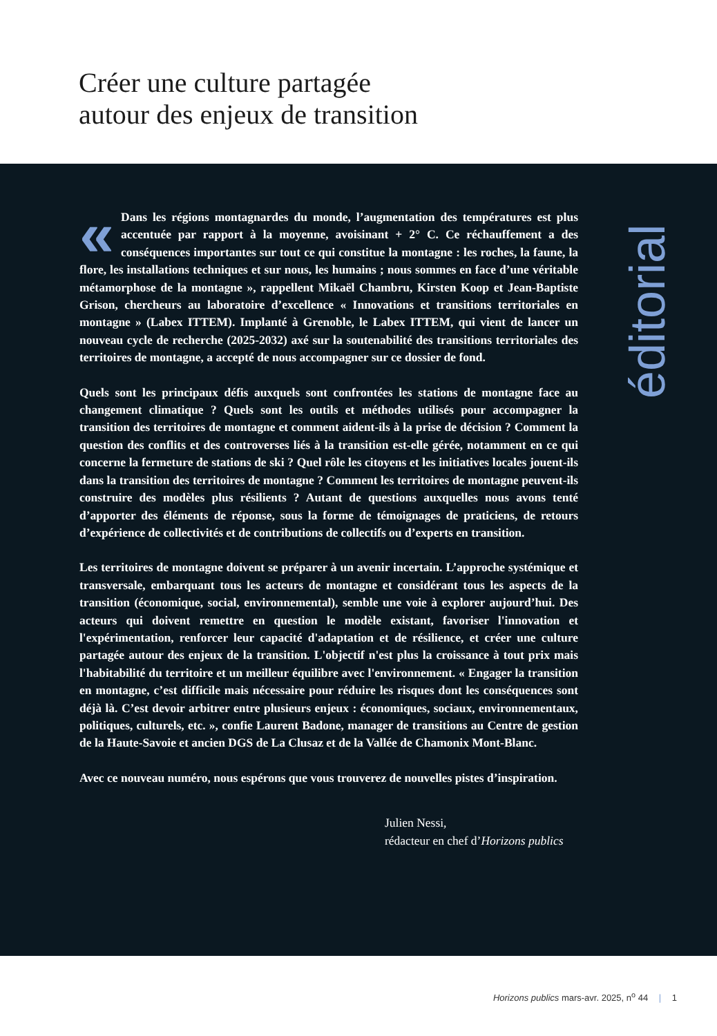Créer une culture partagée
autour des enjeux de transition
« Dans les régions montagnardes du monde, l’augmentation des températures est plus accentuée par rapport à la moyenne, avoisinant + 2° C. Ce réchauffement a des conséquences importantes sur tout ce qui constitue la montagne : les roches, la faune, la flore, les installations techniques et sur nous, les humains ; nous sommes en face d’une véritable métamorphose de la montagne », rappellent Mikaël Chambru, Kirsten Koop et Jean-Baptiste Grison, chercheurs au laboratoire d’excellence « Innovations et transitions territoriales en montagne » (Labex ITTEM). Implanté à Grenoble, le Labex ITTEM, qui vient de lancer un nouveau cycle de recherche (2025-2032) axé sur la soutenabilité des transitions territoriales des territoires de montagne, a accepté de nous accompagner sur ce dossier de fond.
Quels sont les principaux défis auxquels sont confrontées les stations de montagne face au changement climatique ? Quels sont les outils et méthodes utilisés pour accompagner la transition des territoires de montagne et comment aident-ils à la prise de décision ? Comment la question des conflits et des controverses liés à la transition est-elle gérée, notamment en ce qui concerne la fermeture de stations de ski ? Quel rôle les citoyens et les initiatives locales jouent-ils dans la transition des territoires de montagne ? Comment les territoires de montagne peuvent-ils construire des modèles plus résilients ? Autant de questions auxquelles nous avons tenté d’apporter des éléments de réponse, sous la forme de témoignages de praticiens, de retours d’expérience de collectivités et de contributions de collectifs ou d’experts en transition.
Les territoires de montagne doivent se préparer à un avenir incertain. L’approche systémique et transversale, embarquant tous les acteurs de montagne et considérant tous les aspects de la transition (économique, social, environnemental), semble une voie à explorer aujourd’hui. Des acteurs qui doivent remettre en question le modèle existant, favoriser l'innovation et l'expérimentation, renforcer leur capacité d'adaptation et de résilience, et créer une culture partagée autour des enjeux de la transition. L'objectif n'est plus la croissance à tout prix mais l'habitabilité du territoire et un meilleur équilibre avec l'environnement. « Engager la transition en montagne, c’est difficile mais nécessaire pour réduire les risques dont les conséquences sont déjà là. C’est devoir arbitrer entre plusieurs enjeux : économiques, sociaux, environnementaux, politiques, culturels, etc. », confie Laurent Badone, manager de transitions au Centre de gestion de la Haute-Savoie et ancien DGS de La Clusaz et de la Vallée de Chamonix Mont-Blanc.
Avec ce nouveau numéro, nous espérons que vous trouverez de nouvelles pistes d’inspiration.
Julien Nessi,
rédacteur en chef d’Horizons publics
éditorial
Horizons publics mars-avr. 2025, n<sup>o</sup> 44 | 1